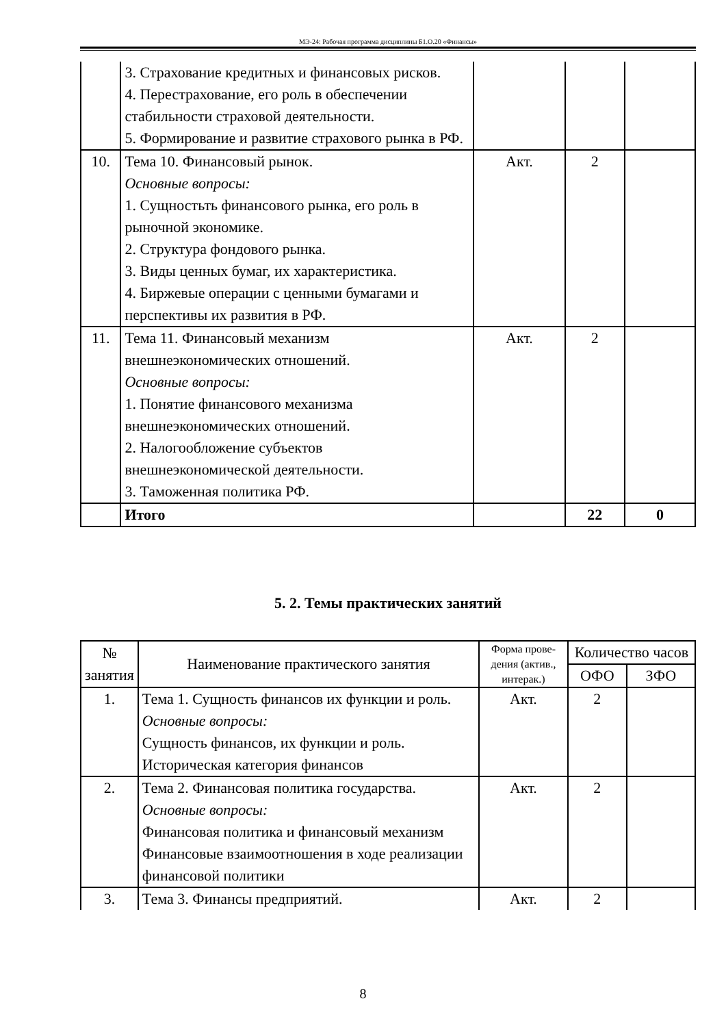МЭ-24: Рабочая программа дисциплины Б1.О.20 «Финансы»
| | 3. Страхование кредитных и финансовых рисков. 4. Перестрахование, его роль в обеспечении стабильности страховой деятельности. 5. Формирование и развитие страхового рынка в РФ. | | | |
| 10. | Тема 10. Финансовый рынок. Основные вопросы: 1. Сущностьть финансового рынка, его роль в рыночной экономике. 2. Структура фондового рынка. 3. Виды ценных бумаг, их характеристика. 4. Биржевые операции с ценными бумагами и перспективы их развития в РФ. | Акт. | 2 | |
| 11. | Тема 11. Финансовый механизм внешнеэкономических отношений. Основные вопросы: 1. Понятие финансового механизма внешнеэкономических отношений. 2. Налогообложение субъектов внешнеэкономической деятельности. 3. Таможенная политика РФ. | Акт. | 2 | |
| | Итого | | 22 | 0 |
5. 2. Темы практических занятий
| № занятия | Наименование практического занятия | Форма прове-дения (актив., интерак.) | Количество часов | |
| --- | --- | --- | --- | --- |
| | | | ОФО | ЗФО |
| 1. | Тема 1. Сущность финансов их функции и роль. Основные вопросы: Сущность финансов, их функции и роль. Историческая категория финансов | Акт. | 2 | |
| 2. | Тема 2. Финансовая политика государства. Основные вопросы: Финансовая политика и финансовый механизм Финансовые взаимоотношения в ходе реализации финансовой политики | Акт. | 2 | |
| 3. | Тема 3. Финансы предприятий. | Акт. | 2 | |
8